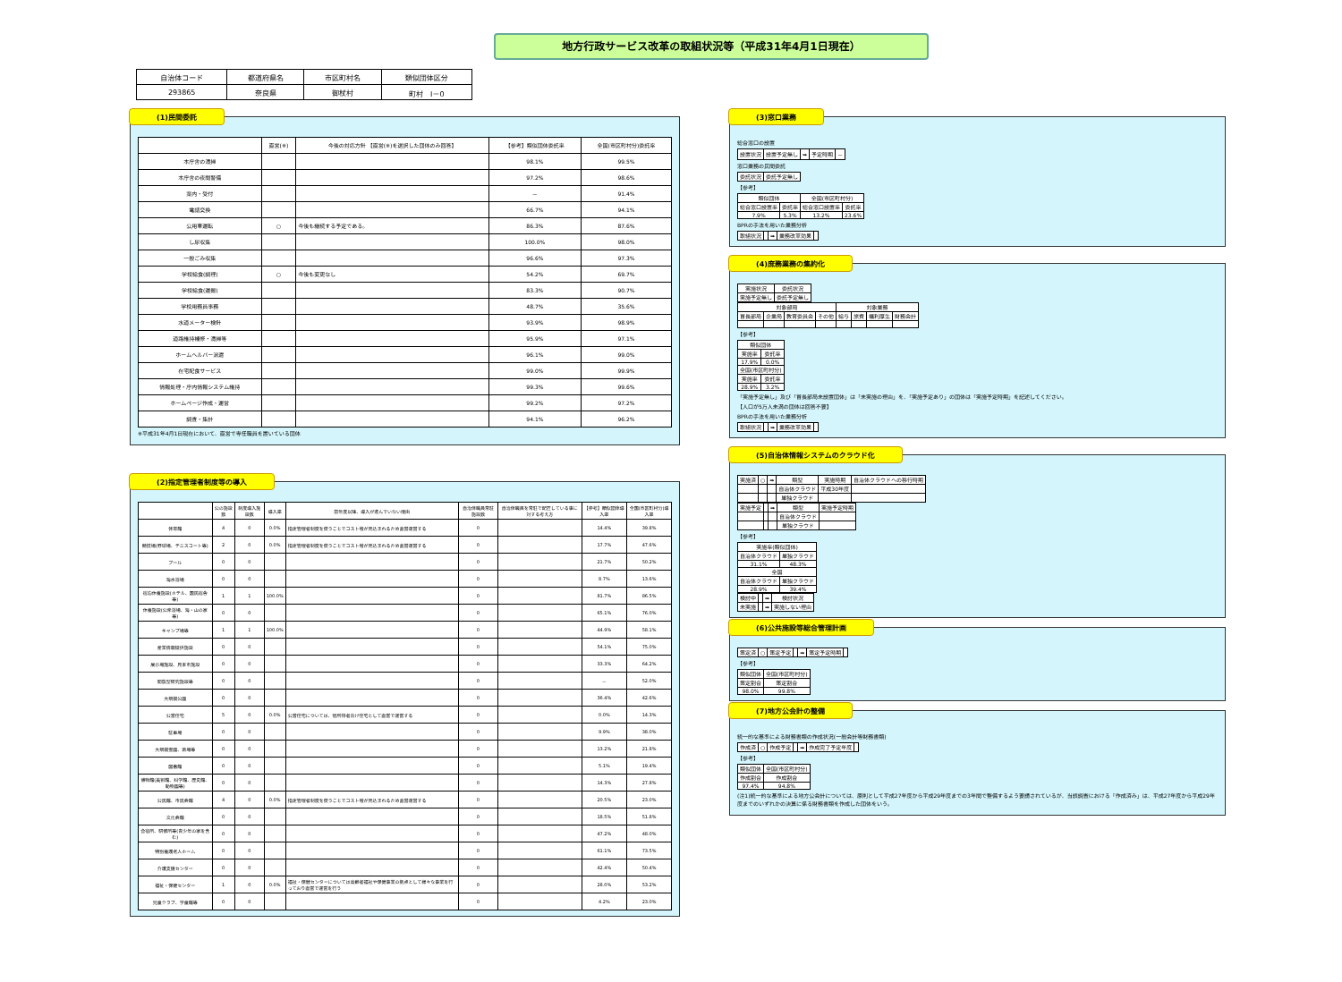地方行政サービス改革の取組状況等（平成31年4月1日現在）
| 自治体コード | 都道府県名 | 市区町村名 | 類似団体区分 |
| 293865 | 奈良県 | 御杖村 | 町村 Ⅰ－0 |
(1)民間委託
| | 直営(※) | 今後の対応方針 【直営(※)を選択した団体のみ回答】 | 【参考】類似団体委託率 | 全国(市区町村分)委託率 |
| 本庁舎の清掃 | | | 98.1% | 99.5% |
| 本庁舎の夜間警備 | | | 97.2% | 98.6% |
| 案内・受付 | | | － | 91.4% |
| 電話交換 | | | 66.7% | 94.1% |
| 公用車運転 | ○ | 今後も継続する予定である。 | 86.3% | 87.6% |
| し尿収集 | | | 100.0% | 98.0% |
| 一般ごみ収集 | | | 96.6% | 97.3% |
| 学校給食(調理) | ○ | 今後も変更なし | 54.2% | 69.7% |
| 学校給食(運搬) | | | 83.3% | 90.7% |
| 学校用務員事務 | | | 48.7% | 35.6% |
| 水道メーター検針 | | | 93.9% | 98.9% |
| 道路維持補修・清掃等 | | | 95.9% | 97.1% |
| ホームヘルパー派遣 | | | 96.1% | 99.0% |
| 在宅配食サービス | | | 99.0% | 99.9% |
| 情報処理・庁内情報システム維持 | | | 99.3% | 99.6% |
| ホームページ作成・運営 | | | 99.2% | 97.2% |
| 調査・集計 | | | 94.1% | 96.2% |
※平成31年4月1日現在において、直営で専任職員を置いている団体
(2)指定管理者制度等の導入
| | 公の施設数 | 制度導入施設数 | 導入率 | 前年度以降、導入が進んでいない理由 | 自治体職員常駐施設数 | 自治体職員を常駐で配置している事に対する考え方 | 【参考】類似団体導入率 | 全国(市区町村分)導入率 |
| 体育館 | 4 | 0 | 0.0% | 指定管理者制度を使うことでコスト増が見込まれるため直営運営する | 0 | | 14.4% | 39.8% |
| 競技場(野球場、テニスコート等) | 2 | 0 | 0.0% | 指定管理者制度を使うことでコスト増が見込まれるため直営運営する | 0 | | 17.7% | 47.6% |
| プール | 0 | 0 | | | 0 | | 21.7% | 50.2% |
| 海水浴場 | 0 | 0 | | | 0 | | 8.7% | 13.6% |
| 宿泊休養施設(ホテル、国民宿舎等) | 1 | 1 | 100.0% | | 0 | | 81.7% | 86.5% |
| 休養施設(公衆浴場、海・山の家等) | 0 | 0 | | | 0 | | 65.1% | 76.0% |
| キャンプ場等 | 1 | 1 | 100.0% | | 0 | | 44.9% | 58.1% |
| 産業情報提供施設 | 0 | 0 | | | 0 | | 54.1% | 75.0% |
| 展示場施設、見本市施設 | 0 | 0 | | | 0 | | 33.3% | 64.2% |
| 開放型研究施設等 | 0 | 0 | | | 0 | | － | 52.0% |
| 大規模公園 | 0 | 0 | | | 0 | | 36.4% | 42.6% |
| 公営住宅 | 5 | 0 | 0.0% | 公営住宅については、低所得者向け住宅として直営で運営する | 0 | | 0.0% | 14.3% |
| 駐車場 | 0 | 0 | | | 0 | | 9.9% | 38.0% |
| 大規模霊園、斎場等 | 0 | 0 | | | 0 | | 13.2% | 21.8% |
| 図書館 | 0 | 0 | | | 0 | | 5.1% | 19.4% |
| 博物館(美術館、科学館、歴史館、動物園等) | 0 | 0 | | | 0 | | 14.3% | 27.8% |
| 公民館、市民会館 | 4 | 0 | 0.0% | 指定管理者制度を使うことでコスト増が見込まれるため直営運営する | 0 | | 20.5% | 23.0% |
| 文化会館 | 0 | 0 | | | 0 | | 18.5% | 51.8% |
| 合宿所、研修所等(青少年の家を含む) | 0 | 0 | | | 0 | | 47.2% | 48.0% |
| 特別養護老人ホーム | 0 | 0 | | | 0 | | 61.1% | 73.5% |
| 介護支援センター | 0 | 0 | | | 0 | | 42.4% | 50.4% |
| 福祉・保健センター | 1 | 0 | 0.0% | 福祉・保健センターについては高齢者福祉や保健事業の拠点として様々な事業を行っており直営で運営を行う | 0 | | 28.0% | 53.2% |
| 児童クラブ、学童館等 | 0 | 0 | | | 0 | | 4.2% | 23.0% |
(3)窓口業務
総合窓口の設置
| 設置状況 | 設置予定無し | ➡ | 予定時期 | － |
窓口業務の民間委託
| 委託状況 | 委託予定無し |
【参考】
| 類似団体 | | 全国(市区町村分) | |
| 総合窓口設置率 | 委託率 | 総合窓口設置率 | 委託率 |
| 7.9% | 5.3% | 13.2% | 23.6% |
BPRの手法を用いた業務分析
| 取組状況 | | ➡ | 業務改革効果 | |
(4)庶務業務の集約化
| 実施状況 | 委託状況 |
| 実施予定無し | 委託予定無し |
| 対象部局 | | | | 対象業務 | | | |
| 首長部局 | 企業局 | 教育委員会 | その他 | 給与 | 旅費 | 福利厚生 | 財務会計 |
【参考】
| 類似団体 | |
| 実施率 | 委託率 |
| 17.9% | 0.0% |
| 全国(市区町村分) | |
| 実施率 | 委託率 |
| 28.9% | 3.2% |
「実施予定無し」及び「首長部局未設置団体」は「未実施の理由」を、「実施予定あり」の団体は「実施予定時期」を記述してください。
【人口が5万人未満の団体は回答不要】
BPRの手法を用いた業務分析
| 取組状況 | | ➡ | 業務改革効果 | |
(5)自治体情報システムのクラウド化
| 実施済 | ○ | ➡ | 類型 | 実施時期 | 自治体クラウドへの移行時期 |
| | | | 自治体クラウド | 平成30年度 | |
| | | | 単独クラウド | | |
| 実施予定 | | ➡ | 類型 | 実施予定時期 |
| | | | 自治体クラウド | |
| | | | 単独クラウド | |
【参考】
| 実施率(類似団体) | |
| 自治体クラウド | 単独クラウド |
| 31.1% | 48.3% |
| 全国 | |
| 自治体クラウド | 単独クラウド |
| 28.9% | 39.4% |
| 検討中 | | ➡ | 検討状況 |
| 未実施 | | ➡ | 実施しない理由 |
(6)公共施設等総合管理計画
| 策定済 | ○ | 策定予定 | | ➡ | 策定予定時期 | |
【参考】
| 類似団体 | 全国(市区町村分) |
| 策定割合 | 策定割合 |
| 98.0% | 99.8% |
(7)地方公会計の整備
統一的な基準による財務書類の作成状況(一般会計等財務書類)
| 作成済 | ○ | 作成予定 | | ➡ | 作成完了予定年度 | |
【参考】
| 類似団体 | 全国(市区町村分) |
| 作成割合 | 作成割合 |
| 97.4% | 94.8% |
(注1)統一的な基準による地方公会計については、原則として平成27年度から平成29年度までの3年間で整備するよう要請されているが、当該調査における「作成済み」は、平成27年度から平成29年度までのいずれかの決算に係る財務書類を作成した団体をいう。